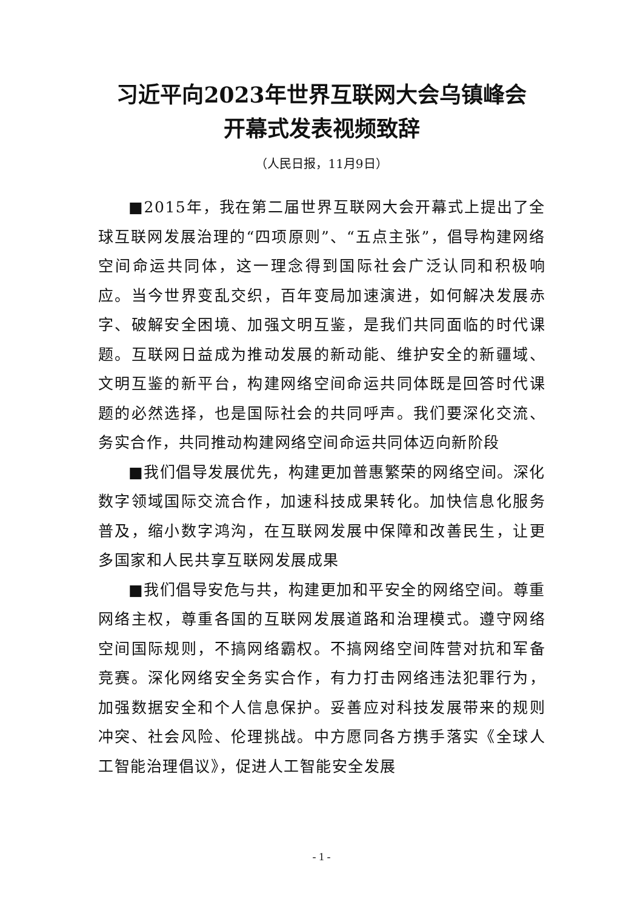习近平向2023年世界互联网大会乌镇峰会
开幕式发表视频致辞
（人民日报，11月9日）
■2015年，我在第二届世界互联网大会开幕式上提出了全球互联网发展治理的“四项原则”、“五点主张”，倡导构建网络空间命运共同体，这一理念得到国际社会广泛认同和积极响应。当今世界变乱交织，百年变局加速演进，如何解决发展赤字、破解安全困境、加强文明互鉴，是我们共同面临的时代课题。互联网日益成为推动发展的新动能、维护安全的新疆域、文明互鉴的新平台，构建网络空间命运共同体既是回答时代课题的必然选择，也是国际社会的共同呼声。我们要深化交流、务实合作，共同推动构建网络空间命运共同体迈向新阶段
■我们倡导发展优先，构建更加普惠繁荣的网络空间。深化数字领域国际交流合作，加速科技成果转化。加快信息化服务普及，缩小数字鸿沟，在互联网发展中保障和改善民生，让更多国家和人民共享互联网发展成果
■我们倡导安危与共，构建更加和平安全的网络空间。尊重网络主权，尊重各国的互联网发展道路和治理模式。遵守网络空间国际规则，不搞网络霸权。不搞网络空间阵营对抗和军备竞赛。深化网络安全务实合作，有力打击网络违法犯罪行为，加强数据安全和个人信息保护。妥善应对科技发展带来的规则冲突、社会风险、伦理挑战。中方愿同各方携手落实《全球人工智能治理倡议》，促进人工智能安全发展
- 1 -